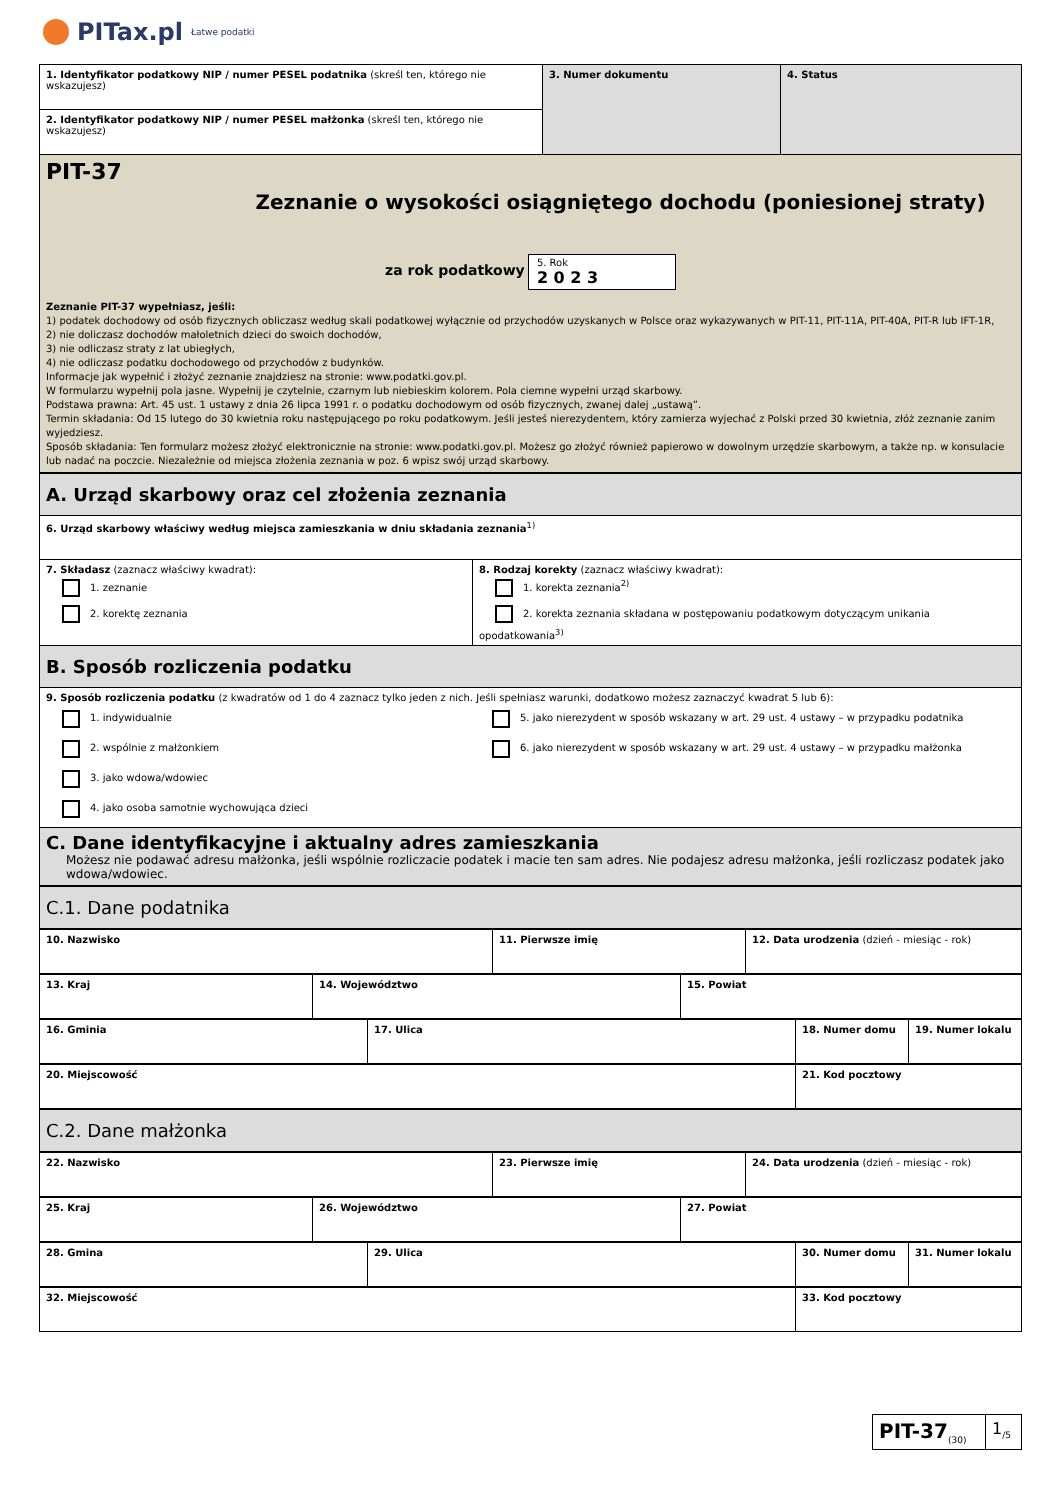PITax.pl Łatwe podatki
| 1. Identyfikator podatkowy NIP / numer PESEL podatnika (skreśl ten, którego nie wskazujesz) | 3. Numer dokumentu | 4. Status |
| 2. Identyfikator podatkowy NIP / numer PESEL małżonka (skreśl ten, którego nie wskazujesz) | | |
| PIT-37 Zeznanie o wysokości osiągniętego dochodu (poniesionej straty) za rok podatkowy 5. Rok 2 0 2 3 Zeznanie PIT-37 wypełniasz, jeśli: 1) podatek dochodowy od osób fizycznych obliczasz według skali podatkowej wyłącznie od przychodów uzyskanych w Polsce oraz wykazywanych w PIT-11, PIT-11A, PIT-40A, PIT-R lub IFT-1R, 2) nie doliczasz dochodów małoletnich dzieci do swoich dochodów, 3) nie odliczasz straty z lat ubiegłych, 4) nie odliczasz podatku dochodowego od przychodów z budynków. Informacje jak wypełnić i złożyć zeznanie znajdziesz na stronie: www.podatki.gov.pl. W formularzu wypełnij pola jasne. Wypełnij je czytelnie, czarnym lub niebieskim kolorem. Pola ciemne wypełni urząd skarbowy. Podstawa prawna: Art. 45 ust. 1 ustawy z dnia 26 lipca 1991 r. o podatku dochodowym od osób fizycznych, zwanej dalej „ustawą”. Termin składania: Od 15 lutego do 30 kwietnia roku następującego po roku podatkowym. Jeśli jesteś nierezydentem, który zamierza wyjechać z Polski przed 30 kwietnia, złóż zeznanie zanim wyjedziesz. Sposób składania: Ten formularz możesz złożyć elektronicznie na stronie: www.podatki.gov.pl. Możesz go złożyć również papierowo w dowolnym urzędzie skarbowym, a także np. w konsulacie lub nadać na poczcie. Niezależnie od miejsca złożenia zeznania w poz. 6 wpisz swój urząd skarbowy. | | |
| A. Urząd skarbowy oraz cel złożenia zeznania | |
| 6. Urząd skarbowy właściwy według miejsca zamieszkania w dniu składania zeznania<sup>1)</sup> | |
| 7. Składasz (zaznacz właściwy kwadrat): 1. zeznanie 2. korektę zeznania | 8. Rodzaj korekty (zaznacz właściwy kwadrat): 1. korekta zeznania<sup>2)</sup> 2. korekta zeznania składana w postępowaniu podatkowym dotyczącym unikania opodatkowania<sup>3)</sup> |
| B. Sposób rozliczenia podatku | |
| 9. Sposób rozliczenia podatku (z kwadratów od 1 do 4 zaznacz tylko jeden z nich. Jeśli spełniasz warunki, dodatkowo możesz zaznaczyć kwadrat 5 lub 6): 1. indywidualnie 2. wspólnie z małżonkiem 3. jako wdowa/wdowiec 4. jako osoba samotnie wychowująca dzieci 5. jako nierezydent w sposób wskazany w art. 29 ust. 4 ustawy – w przypadku podatnika 6. jako nierezydent w sposób wskazany w art. 29 ust. 4 ustawy – w przypadku małżonka | |
| C. Dane identyfikacyjne i aktualny adres zamieszkania Możesz nie podawać adresu małżonka, jeśli wspólnie rozliczacie podatek i macie ten sam adres. Nie podajesz adresu małżonka, jeśli rozliczasz podatek jako wdowa/wdowiec. | |
| C.1. Dane podatnika |
| 10. Nazwisko | 11. Pierwsze imię | 12. Data urodzenia (dzień - miesiąc - rok) |
| 13. Kraj | 14. Województwo | 15. Powiat |
| 16. Gminia | 17. Ulica | 18. Numer domu | 19. Numer lokalu |
| 20. Miejscowość | 21. Kod pocztowy |
| C.2. Dane małżonka |
| 22. Nazwisko | 23. Pierwsze imię | 24. Data urodzenia (dzień - miesiąc - rok) |
| 25. Kraj | 26. Województwo | 27. Powiat |
| 28. Gmina | 29. Ulica | 30. Numer domu | 31. Numer lokalu |
| 32. Miejscowość | 33. Kod pocztowy |
| PIT-37<sub>(30)</sub> | 1<sub>/5</sub> |